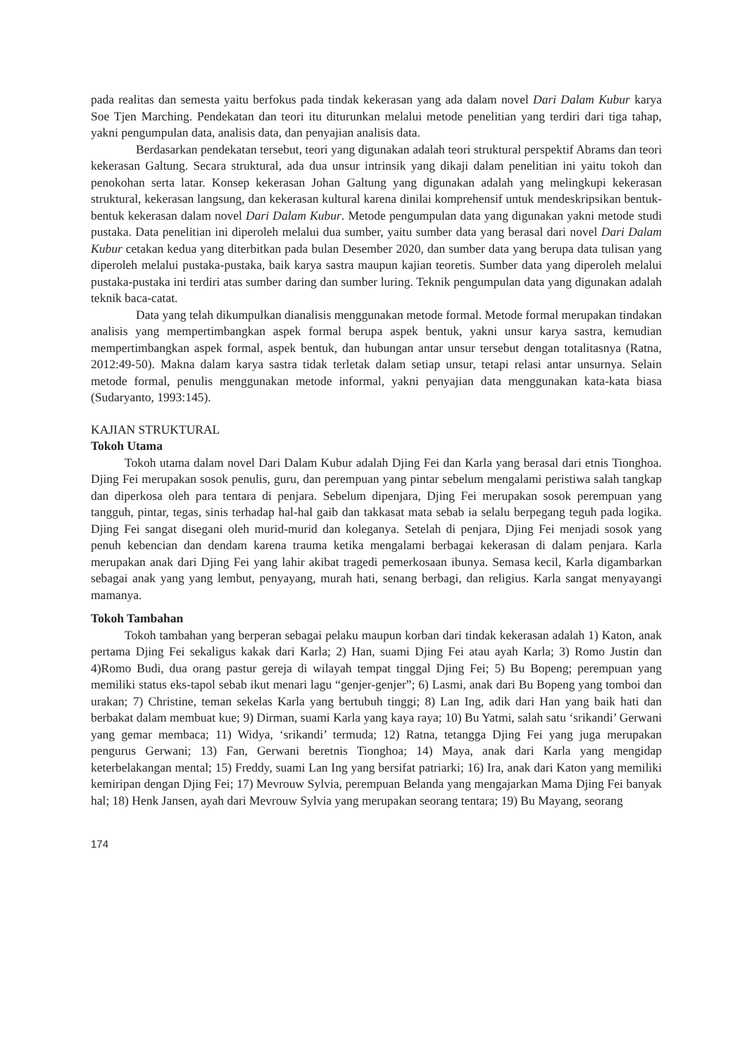pada realitas dan semesta yaitu berfokus pada tindak kekerasan yang ada dalam novel Dari Dalam Kubur karya Soe Tjen Marching. Pendekatan dan teori itu diturunkan melalui metode penelitian yang terdiri dari tiga tahap, yakni pengumpulan data, analisis data, dan penyajian analisis data.
Berdasarkan pendekatan tersebut, teori yang digunakan adalah teori struktural perspektif Abrams dan teori kekerasan Galtung. Secara struktural, ada dua unsur intrinsik yang dikaji dalam penelitian ini yaitu tokoh dan penokohan serta latar. Konsep kekerasan Johan Galtung yang digunakan adalah yang melingkupi kekerasan struktural, kekerasan langsung, dan kekerasan kultural karena dinilai komprehensif untuk mendeskripsikan bentuk-bentuk kekerasan dalam novel Dari Dalam Kubur. Metode pengumpulan data yang digunakan yakni metode studi pustaka. Data penelitian ini diperoleh melalui dua sumber, yaitu sumber data yang berasal dari novel Dari Dalam Kubur cetakan kedua yang diterbitkan pada bulan Desember 2020, dan sumber data yang berupa data tulisan yang diperoleh melalui pustaka-pustaka, baik karya sastra maupun kajian teoretis. Sumber data yang diperoleh melalui pustaka-pustaka ini terdiri atas sumber daring dan sumber luring. Teknik pengumpulan data yang digunakan adalah teknik baca-catat.
Data yang telah dikumpulkan dianalisis menggunakan metode formal. Metode formal merupakan tindakan analisis yang mempertimbangkan aspek formal berupa aspek bentuk, yakni unsur karya sastra, kemudian mempertimbangkan aspek formal, aspek bentuk, dan hubungan antar unsur tersebut dengan totalitasnya (Ratna, 2012:49-50). Makna dalam karya sastra tidak terletak dalam setiap unsur, tetapi relasi antar unsurnya. Selain metode formal, penulis menggunakan metode informal, yakni penyajian data menggunakan kata-kata biasa (Sudaryanto, 1993:145).
KAJIAN STRUKTURAL
Tokoh Utama
Tokoh utama dalam novel Dari Dalam Kubur adalah Djing Fei dan Karla yang berasal dari etnis Tionghoa. Djing Fei merupakan sosok penulis, guru, dan perempuan yang pintar sebelum mengalami peristiwa salah tangkap dan diperkosa oleh para tentara di penjara. Sebelum dipenjara, Djing Fei merupakan sosok perempuan yang tangguh, pintar, tegas, sinis terhadap hal-hal gaib dan takkasat mata sebab ia selalu berpegang teguh pada logika. Djing Fei sangat disegani oleh murid-murid dan koleganya. Setelah di penjara, Djing Fei menjadi sosok yang penuh kebencian dan dendam karena trauma ketika mengalami berbagai kekerasan di dalam penjara. Karla merupakan anak dari Djing Fei yang lahir akibat tragedi pemerkosaan ibunya. Semasa kecil, Karla digambarkan sebagai anak yang yang lembut, penyayang, murah hati, senang berbagi, dan religius. Karla sangat menyayangi mamanya.
Tokoh Tambahan
Tokoh tambahan yang berperan sebagai pelaku maupun korban dari tindak kekerasan adalah 1) Katon, anak pertama Djing Fei sekaligus kakak dari Karla; 2) Han, suami Djing Fei atau ayah Karla; 3) Romo Justin dan 4)Romo Budi, dua orang pastur gereja di wilayah tempat tinggal Djing Fei; 5) Bu Bopeng; perempuan yang memiliki status eks-tapol sebab ikut menari lagu “genjer-genjer”; 6) Lasmi, anak dari Bu Bopeng yang tomboi dan urakan; 7) Christine, teman sekelas Karla yang bertubuh tinggi; 8) Lan Ing, adik dari Han yang baik hati dan berbakat dalam membuat kue; 9) Dirman, suami Karla yang kaya raya; 10) Bu Yatmi, salah satu ‘srikandi’ Gerwani yang gemar membaca; 11) Widya, ‘srikandi’ termuda; 12) Ratna, tetangga Djing Fei yang juga merupakan pengurus Gerwani; 13) Fan, Gerwani beretnis Tionghoa; 14) Maya, anak dari Karla yang mengidap keterbelakangan mental; 15) Freddy, suami Lan Ing yang bersifat patriarki; 16) Ira, anak dari Katon yang memiliki kemiripan dengan Djing Fei; 17) Mevrouw Sylvia, perempuan Belanda yang mengajarkan Mama Djing Fei banyak hal; 18) Henk Jansen, ayah dari Mevrouw Sylvia yang merupakan seorang tentara; 19) Bu Mayang, seorang
174